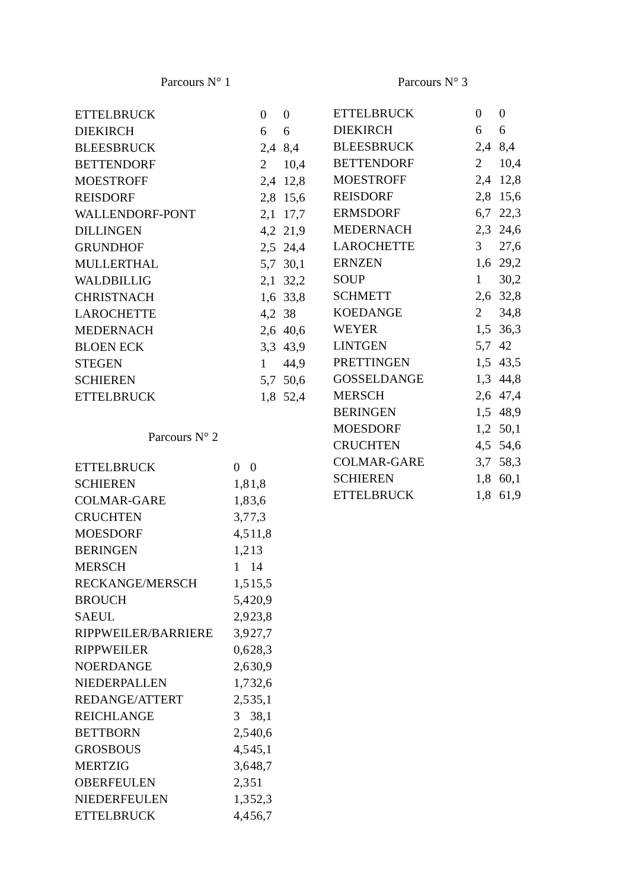Parcours N° 1
| ETTELBRUCK | 0 | 0 |
| DIEKIRCH | 6 | 6 |
| BLEESBRUCK | 2,4 | 8,4 |
| BETTENDORF | 2 | 10,4 |
| MOESTROFF | 2,4 | 12,8 |
| REISDORF | 2,8 | 15,6 |
| WALLENDORF-PONT | 2,1 | 17,7 |
| DILLINGEN | 4,2 | 21,9 |
| GRUNDHOF | 2,5 | 24,4 |
| MULLERTHAL | 5,7 | 30,1 |
| WALDBILLIG | 2,1 | 32,2 |
| CHRISTNACH | 1,6 | 33,8 |
| LAROCHETTE | 4,2 | 38 |
| MEDERNACH | 2,6 | 40,6 |
| BLOEN ECK | 3,3 | 43,9 |
| STEGEN | 1 | 44,9 |
| SCHIEREN | 5,7 | 50,6 |
| ETTELBRUCK | 1,8 | 52,4 |
Parcours N° 2
| ETTELBRUCK | 0 | 0 |
| SCHIEREN | 1,8 | 1,8 |
| COLMAR-GARE | 1,8 | 3,6 |
| CRUCHTEN | 3,7 | 7,3 |
| MOESDORF | 4,5 | 11,8 |
| BERINGEN | 1,2 | 13 |
| MERSCH | 1 | 14 |
| RECKANGE/MERSCH | 1,5 | 15,5 |
| BROUCH | 5,4 | 20,9 |
| SAEUL | 2,9 | 23,8 |
| RIPPWEILER/BARRIERE | 3,9 | 27,7 |
| RIPPWEILER | 0,6 | 28,3 |
| NOERDANGE | 2,6 | 30,9 |
| NIEDERPALLEN | 1,7 | 32,6 |
| REDANGE/ATTERT | 2,5 | 35,1 |
| REICHLANGE | 3 | 38,1 |
| BETTBORN | 2,5 | 40,6 |
| GROSBOUS | 4,5 | 45,1 |
| MERTZIG | 3,6 | 48,7 |
| OBERFEULEN | 2,3 | 51 |
| NIEDERFEULEN | 1,3 | 52,3 |
| ETTELBRUCK | 4,4 | 56,7 |
Parcours N° 3
| ETTELBRUCK | 0 | 0 |
| DIEKIRCH | 6 | 6 |
| BLEESBRUCK | 2,4 | 8,4 |
| BETTENDORF | 2 | 10,4 |
| MOESTROFF | 2,4 | 12,8 |
| REISDORF | 2,8 | 15,6 |
| ERMSDORF | 6,7 | 22,3 |
| MEDERNACH | 2,3 | 24,6 |
| LAROCHETTE | 3 | 27,6 |
| ERNZEN | 1,6 | 29,2 |
| SOUP | 1 | 30,2 |
| SCHMETT | 2,6 | 32,8 |
| KOEDANGE | 2 | 34,8 |
| WEYER | 1,5 | 36,3 |
| LINTGEN | 5,7 | 42 |
| PRETTINGEN | 1,5 | 43,5 |
| GOSSELDANGE | 1,3 | 44,8 |
| MERSCH | 2,6 | 47,4 |
| BERINGEN | 1,5 | 48,9 |
| MOESDORF | 1,2 | 50,1 |
| CRUCHTEN | 4,5 | 54,6 |
| COLMAR-GARE | 3,7 | 58,3 |
| SCHIEREN | 1,8 | 60,1 |
| ETTELBRUCK | 1,8 | 61,9 |